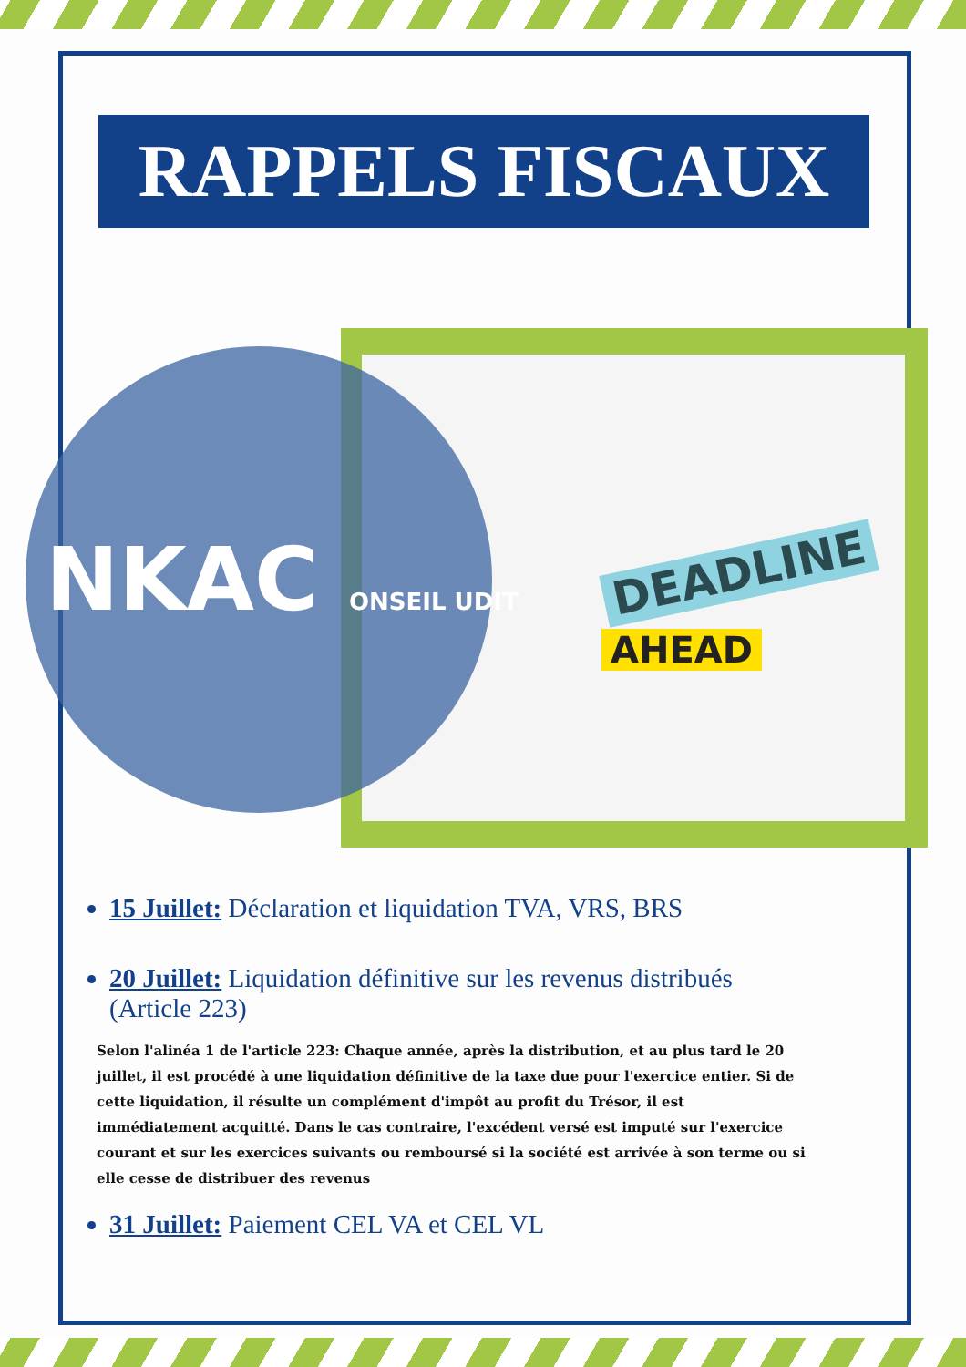RAPPELS FISCAUX
NKAC ONSEIL UDIT DEADLINE
AHEAD
15 Juillet: Déclaration et liquidation TVA, VRS, BRS
20 Juillet: Liquidation définitive sur les revenus distribués (Article 223)
Selon l'alinéa 1 de l'article 223: Chaque année, après la distribution, et au plus tard le 20 juillet, il est procédé à une liquidation définitive de la taxe due pour l'exercice entier. Si de cette liquidation, il résulte un complément d'impôt au profit du Trésor, il est immédiatement acquitté. Dans le cas contraire, l'excédent versé est imputé sur l'exercice courant et sur les exercices suivants ou remboursé si la société est arrivée à son terme ou si elle cesse de distribuer des revenus
31 Juillet: Paiement CEL VA et CEL VL